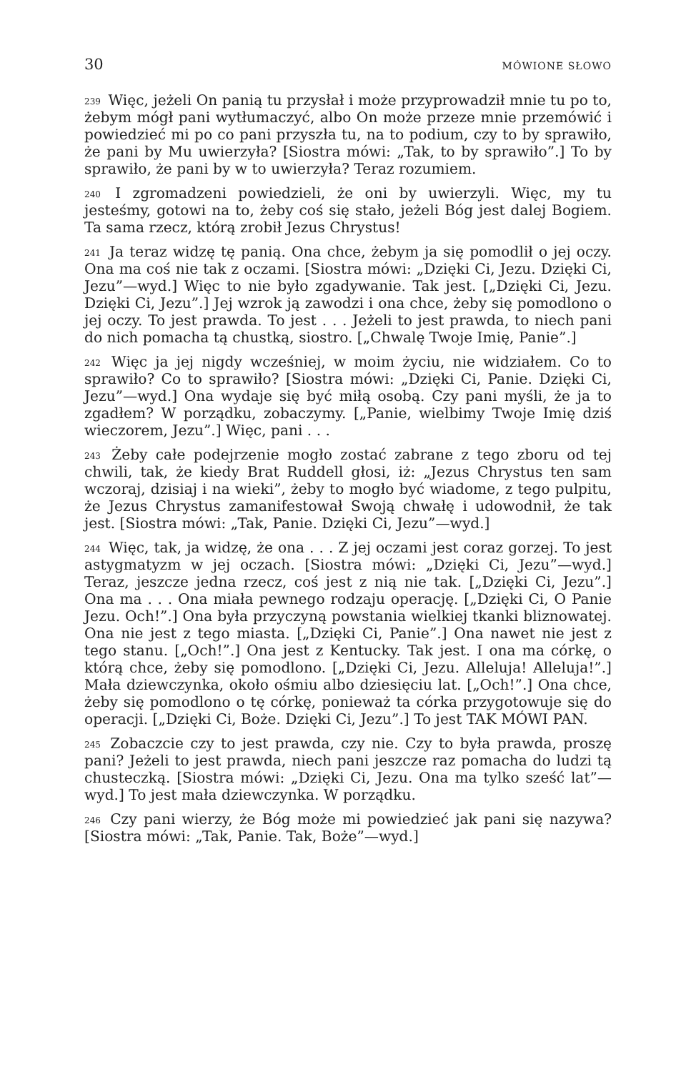30 MÓWIONE SŁOWO
<sup>239</sup> Więc, jeżeli On panią tu przysłał i może przyprowadził mnie tu po to, żebym mógł pani wytłumaczyć, albo On może przeze mnie przemówić i powiedzieć mi po co pani przyszła tu, na to podium, czy to by sprawiło, że pani by Mu uwierzyła? [Siostra mówi: „Tak, to by sprawiło”.] To by sprawiło, że pani by w to uwierzyła? Teraz rozumiem.
<sup>240</sup> I zgromadzeni powiedzieli, że oni by uwierzyli. Więc, my tu jesteśmy, gotowi na to, żeby coś się stało, jeżeli Bóg jest dalej Bogiem. Ta sama rzecz, którą zrobił Jezus Chrystus!
<sup>241</sup> Ja teraz widzę tę panią. Ona chce, żebym ja się pomodlił o jej oczy. Ona ma coś nie tak z oczami. [Siostra mówi: „Dzięki Ci, Jezu. Dzięki Ci, Jezu”—wyd.] Więc to nie było zgadywanie. Tak jest. [„Dzięki Ci, Jezu. Dzięki Ci, Jezu”.] Jej wzrok ją zawodzi i ona chce, żeby się pomodlono o jej oczy. To jest prawda. To jest . . . Jeżeli to jest prawda, to niech pani do nich pomacha tą chustką, siostro. [„Chwalę Twoje Imię, Panie”.]
<sup>242</sup> Więc ja jej nigdy wcześniej, w moim życiu, nie widziałem. Co to sprawiło? Co to sprawiło? [Siostra mówi: „Dzięki Ci, Panie. Dzięki Ci, Jezu”—wyd.] Ona wydaje się być miłą osobą. Czy pani myśli, że ja to zgadłem? W porządku, zobaczymy. [„Panie, wielbimy Twoje Imię dziś wieczorem, Jezu”.] Więc, pani . . .
<sup>243</sup> Żeby całe podejrzenie mogło zostać zabrane z tego zboru od tej chwili, tak, że kiedy Brat Ruddell głosi, iż: „Jezus Chrystus ten sam wczoraj, dzisiaj i na wieki”, żeby to mogło być wiadome, z tego pulpitu, że Jezus Chrystus zamanifestował Swoją chwałę i udowodnił, że tak jest. [Siostra mówi: „Tak, Panie. Dzięki Ci, Jezu”—wyd.]
<sup>244</sup> Więc, tak, ja widzę, że ona . . . Z jej oczami jest coraz gorzej. To jest astygmatyzm w jej oczach. [Siostra mówi: „Dzięki Ci, Jezu”—wyd.] Teraz, jeszcze jedna rzecz, coś jest z nią nie tak. [„Dzięki Ci, Jezu”.] Ona ma . . . Ona miała pewnego rodzaju operację. [„Dzięki Ci, O Panie Jezu. Och!”.] Ona była przyczyną powstania wielkiej tkanki bliznowatej. Ona nie jest z tego miasta. [„Dzięki Ci, Panie”.] Ona nawet nie jest z tego stanu. [„Och!”.] Ona jest z Kentucky. Tak jest. I ona ma córkę, o którą chce, żeby się pomodlono. [„Dzięki Ci, Jezu. Alleluja! Alleluja!”.] Mała dziewczynka, około ośmiu albo dziesięciu lat. [„Och!”.] Ona chce, żeby się pomodlono o tę córkę, ponieważ ta córka przygotowuje się do operacji. [„Dzięki Ci, Boże. Dzięki Ci, Jezu”.] To jest TAK MÓWI PAN.
<sup>245</sup> Zobaczcie czy to jest prawda, czy nie. Czy to była prawda, proszę pani? Jeżeli to jest prawda, niech pani jeszcze raz pomacha do ludzi tą chusteczką. [Siostra mówi: „Dzięki Ci, Jezu. Ona ma tylko sześć lat”—wyd.] To jest mała dziewczynka. W porządku.
<sup>246</sup> Czy pani wierzy, że Bóg może mi powiedzieć jak pani się nazywa? [Siostra mówi: „Tak, Panie. Tak, Boże”—wyd.]